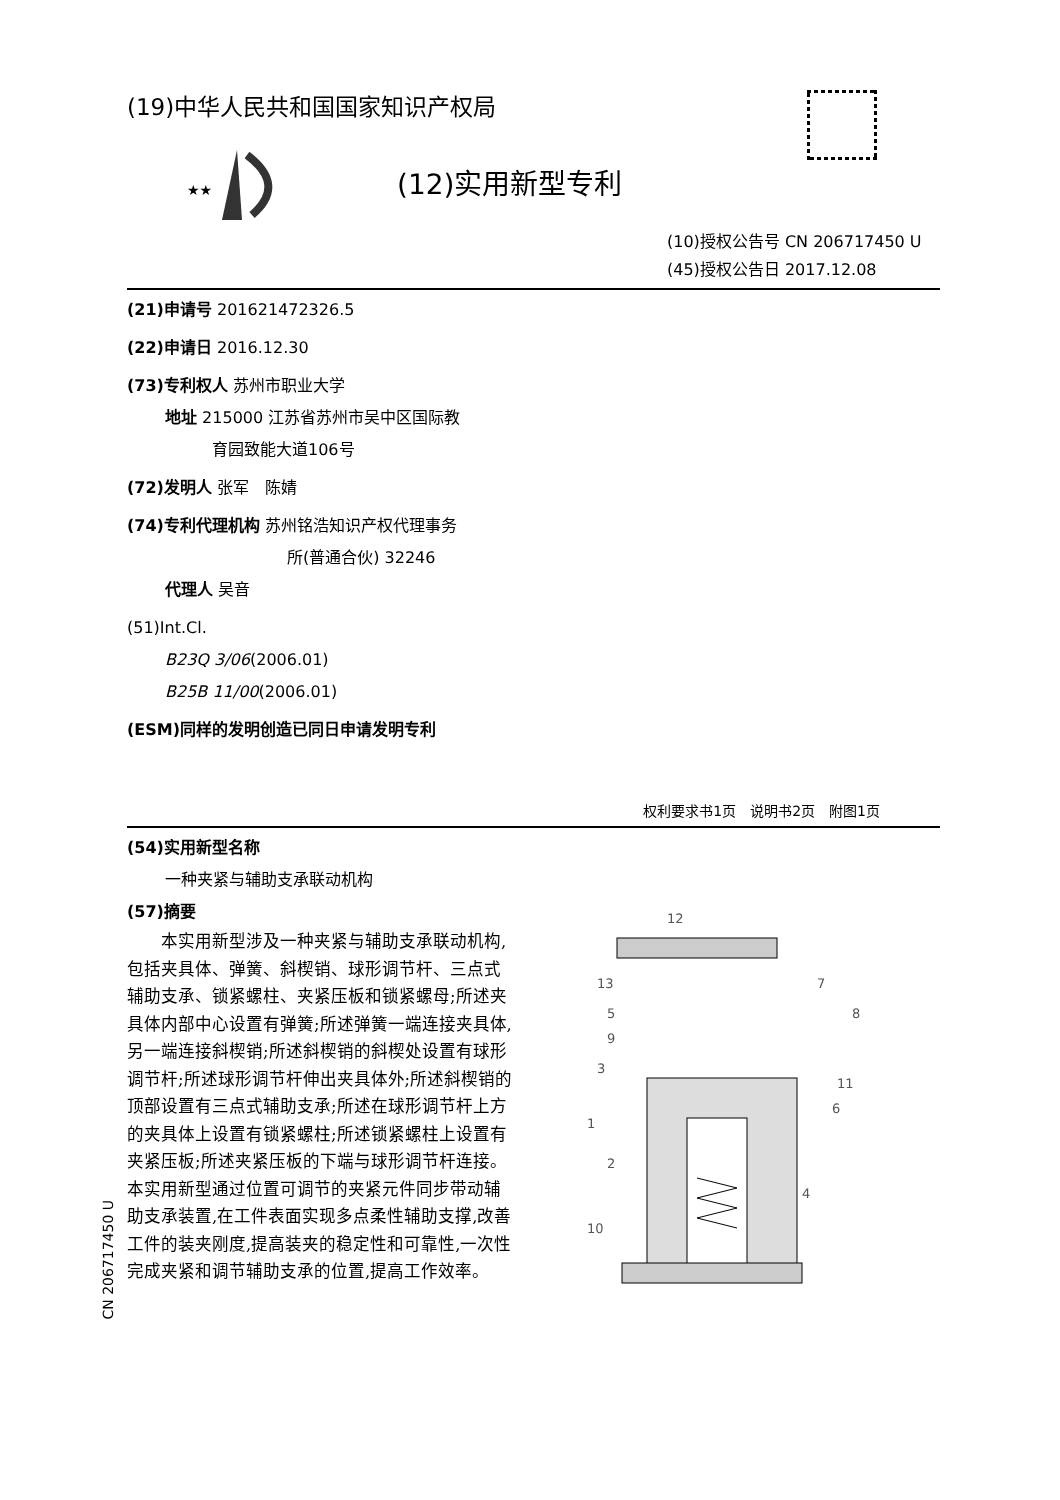CN 206717450 U
(19)中华人民共和国国家知识产权局
(12)实用新型专利
★★
(10)授权公告号 CN 206717450 U
(45)授权公告日 2017.12.08
(21)申请号 201621472326.5
(22)申请日 2016.12.30
(73)专利权人 苏州市职业大学
地址 215000 江苏省苏州市吴中区国际教
育园致能大道106号
(72)发明人 张军　陈婧
(74)专利代理机构 苏州铭浩知识产权代理事务
所(普通合伙) 32246
代理人 吴音
(51)Int.Cl.
B23Q 3/06(2006.01)
B25B 11/00(2006.01)
(ESM)同样的发明创造已同日申请发明专利
权利要求书1页　说明书2页　附图1页
(54)实用新型名称
一种夹紧与辅助支承联动机构
(57)摘要
　　本实用新型涉及一种夹紧与辅助支承联动机构,包括夹具体、弹簧、斜楔销、球形调节杆、三点式辅助支承、锁紧螺柱、夹紧压板和锁紧螺母;所述夹具体内部中心设置有弹簧;所述弹簧一端连接夹具体,另一端连接斜楔销;所述斜楔销的斜楔处设置有球形调节杆;所述球形调节杆伸出夹具体外;所述斜楔销的顶部设置有三点式辅助支承;所述在球形调节杆上方的夹具体上设置有锁紧螺柱;所述锁紧螺柱上设置有夹紧压板;所述夹紧压板的下端与球形调节杆连接。本实用新型通过位置可调节的夹紧元件同步带动辅助支承装置,在工件表面实现多点柔性辅助支撑,改善工件的装夹刚度,提高装夹的稳定性和可靠性,一次性完成夹紧和调节辅助支承的位置,提高工作效率。
12
13
5
9
3
1
2
10
7
8
11
6
4